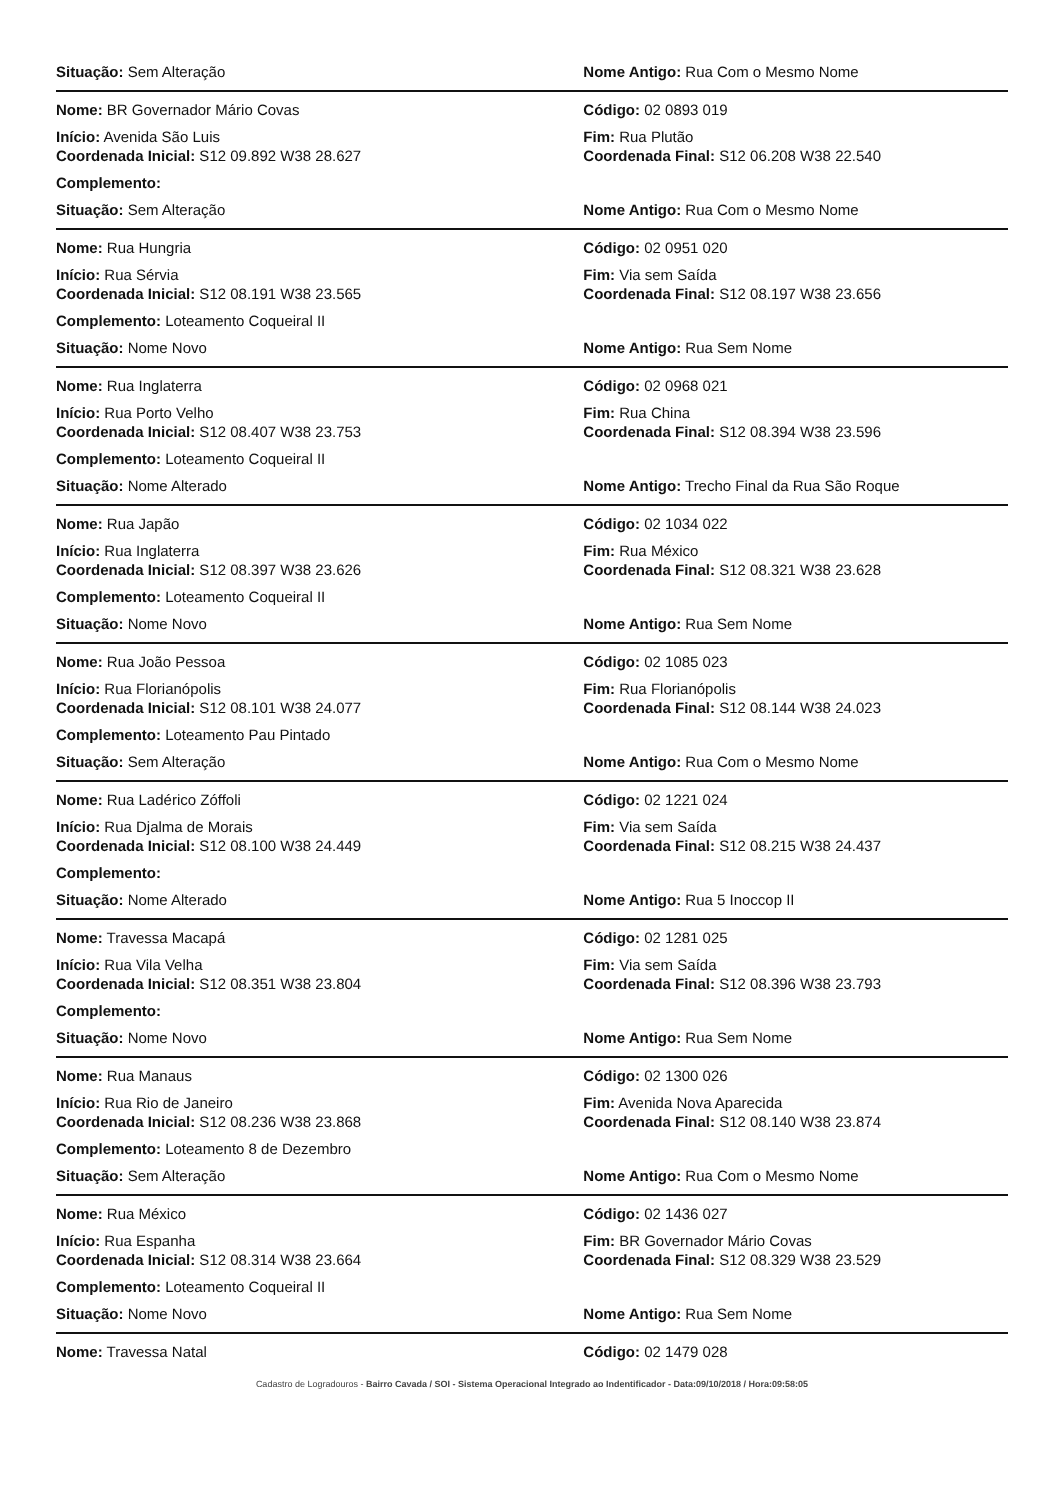Situação: Sem Alteração Nome Antigo: Rua Com o Mesmo Nome
Nome: BR Governador Mário Covas Código: 02 0893 019
Início: Avenida São Luis Fim: Rua Plutão
Coordenada Inicial: S12 09.892 W38 28.627 Coordenada Final: S12 06.208 W38 22.540
Complemento:
Situação: Sem Alteração Nome Antigo: Rua Com o Mesmo Nome
Nome: Rua Hungria Código: 02 0951 020
Início: Rua Sérvia Fim: Via sem Saída
Coordenada Inicial: S12 08.191 W38 23.565 Coordenada Final: S12 08.197 W38 23.656
Complemento: Loteamento Coqueiral II
Situação: Nome Novo Nome Antigo: Rua Sem Nome
Nome: Rua Inglaterra Código: 02 0968 021
Início: Rua Porto Velho Fim: Rua China
Coordenada Inicial: S12 08.407 W38 23.753 Coordenada Final: S12 08.394 W38 23.596
Complemento: Loteamento Coqueiral II
Situação: Nome Alterado Nome Antigo: Trecho Final da Rua São Roque
Nome: Rua Japão Código: 02 1034 022
Início: Rua Inglaterra Fim: Rua México
Coordenada Inicial: S12 08.397 W38 23.626 Coordenada Final: S12 08.321 W38 23.628
Complemento: Loteamento Coqueiral II
Situação: Nome Novo Nome Antigo: Rua Sem Nome
Nome: Rua João Pessoa Código: 02 1085 023
Início: Rua Florianópolis Fim: Rua Florianópolis
Coordenada Inicial: S12 08.101 W38 24.077 Coordenada Final: S12 08.144 W38 24.023
Complemento: Loteamento Pau Pintado
Situação: Sem Alteração Nome Antigo: Rua Com o Mesmo Nome
Nome: Rua Ladérico Zóffoli Código: 02 1221 024
Início: Rua Djalma de Morais Fim: Via sem Saída
Coordenada Inicial: S12 08.100 W38 24.449 Coordenada Final: S12 08.215 W38 24.437
Complemento:
Situação: Nome Alterado Nome Antigo: Rua 5 Inoccop II
Nome: Travessa Macapá Código: 02 1281 025
Início: Rua Vila Velha Fim: Via sem Saída
Coordenada Inicial: S12 08.351 W38 23.804 Coordenada Final: S12 08.396 W38 23.793
Complemento:
Situação: Nome Novo Nome Antigo: Rua Sem Nome
Nome: Rua Manaus Código: 02 1300 026
Início: Rua Rio de Janeiro Fim: Avenida Nova Aparecida
Coordenada Inicial: S12 08.236 W38 23.868 Coordenada Final: S12 08.140 W38 23.874
Complemento: Loteamento 8 de Dezembro
Situação: Sem Alteração Nome Antigo: Rua Com o Mesmo Nome
Nome: Rua México Código: 02 1436 027
Início: Rua Espanha Fim: BR Governador Mário Covas
Coordenada Inicial: S12 08.314 W38 23.664 Coordenada Final: S12 08.329 W38 23.529
Complemento: Loteamento Coqueiral II
Situação: Nome Novo Nome Antigo: Rua Sem Nome
Nome: Travessa Natal Código: 02 1479 028
Cadastro de Logradouros - Bairro Cavada / SOI - Sistema Operacional Integrado ao Indentificador - Data:09/10/2018 / Hora:09:58:05